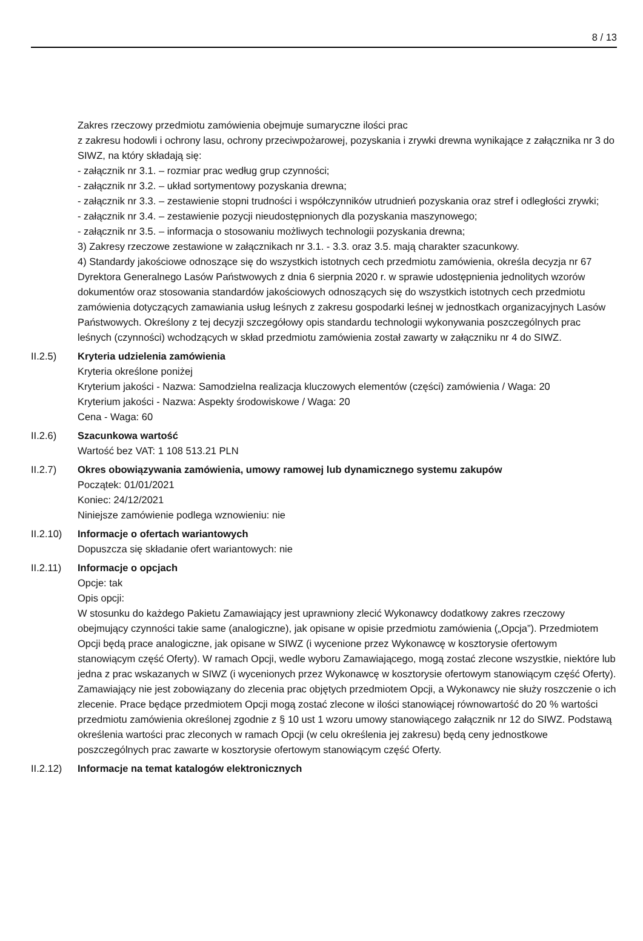8 / 13
Zakres rzeczowy przedmiotu zamówienia obejmuje sumaryczne ilości prac
z zakresu hodowli i ochrony lasu, ochrony przeciwpożarowej, pozyskania i zrywki drewna wynikające z załącznika nr 3 do SIWZ, na który składają się:
- załącznik nr 3.1. – rozmiar prac według grup czynności;
- załącznik nr 3.2. – układ sortymentowy pozyskania drewna;
- załącznik nr 3.3. – zestawienie stopni trudności i współczynników utrudnień pozyskania oraz stref i odległości zrywki;
- załącznik nr 3.4. – zestawienie pozycji nieudostępnionych dla pozyskania maszynowego;
- załącznik nr 3.5. – informacja o stosowaniu możliwych technologii pozyskania drewna;
3) Zakresy rzeczowe zestawione w załącznikach nr 3.1. - 3.3. oraz 3.5. mają charakter szacunkowy.
4) Standardy jakościowe odnoszące się do wszystkich istotnych cech przedmiotu zamówienia, określa decyzja nr 67 Dyrektora Generalnego Lasów Państwowych z dnia 6 sierpnia 2020 r. w sprawie udostępnienia jednolitych wzorów dokumentów oraz stosowania standardów jakościowych odnoszących się do wszystkich istotnych cech przedmiotu zamówienia dotyczących zamawiania usług leśnych z zakresu gospodarki leśnej w jednostkach organizacyjnych Lasów Państwowych. Określony z tej decyzji szczegółowy opis standardu technologii wykonywania poszczególnych prac leśnych (czynności) wchodzących w skład przedmiotu zamówienia został zawarty w załączniku nr 4 do SIWZ.
II.2.5) Kryteria udzielenia zamówienia
Kryteria określone poniżej
Kryterium jakości - Nazwa: Samodzielna realizacja kluczowych elementów (części) zamówienia / Waga: 20
Kryterium jakości - Nazwa: Aspekty środowiskowe / Waga: 20
Cena - Waga: 60
II.2.6) Szacunkowa wartość
Wartość bez VAT: 1 108 513.21 PLN
II.2.7) Okres obowiązywania zamówienia, umowy ramowej lub dynamicznego systemu zakupów
Początek: 01/01/2021
Koniec: 24/12/2021
Niniejsze zamówienie podlega wznowieniu: nie
II.2.10)
Informacje o ofertach wariantowych
Dopuszcza się składanie ofert wariantowych: nie
II.2.11)
Informacje o opcjach
Opcje: tak
Opis opcji:
W stosunku do każdego Pakietu Zamawiający jest uprawniony zlecić Wykonawcy dodatkowy zakres rzeczowy obejmujący czynności takie same (analogiczne), jak opisane w opisie przedmiotu zamówienia („Opcja”). Przedmiotem Opcji będą prace analogiczne, jak opisane w SIWZ (i wycenione przez Wykonawcę w kosztorysie ofertowym stanowiącym część Oferty). W ramach Opcji, wedle wyboru Zamawiającego, mogą zostać zlecone wszystkie, niektóre lub jedna z prac wskazanych w SIWZ (i wycenionych przez Wykonawcę w kosztorysie ofertowym stanowiącym część Oferty). Zamawiający nie jest zobowiązany do zlecenia prac objętych przedmiotem Opcji, a Wykonawcy nie służy roszczenie o ich zlecenie. Prace będące przedmiotem Opcji mogą zostać zlecone w ilości stanowiącej równowartość do 20 % wartości przedmiotu zamówienia określonej zgodnie z § 10 ust 1 wzoru umowy stanowiącego załącznik nr 12 do SIWZ. Podstawą określenia wartości prac zleconych w ramach Opcji (w celu określenia jej zakresu) będą ceny jednostkowe poszczególnych prac zawarte w kosztorysie ofertowym stanowiącym część Oferty.
II.2.12)
Informacje na temat katalogów elektronicznych